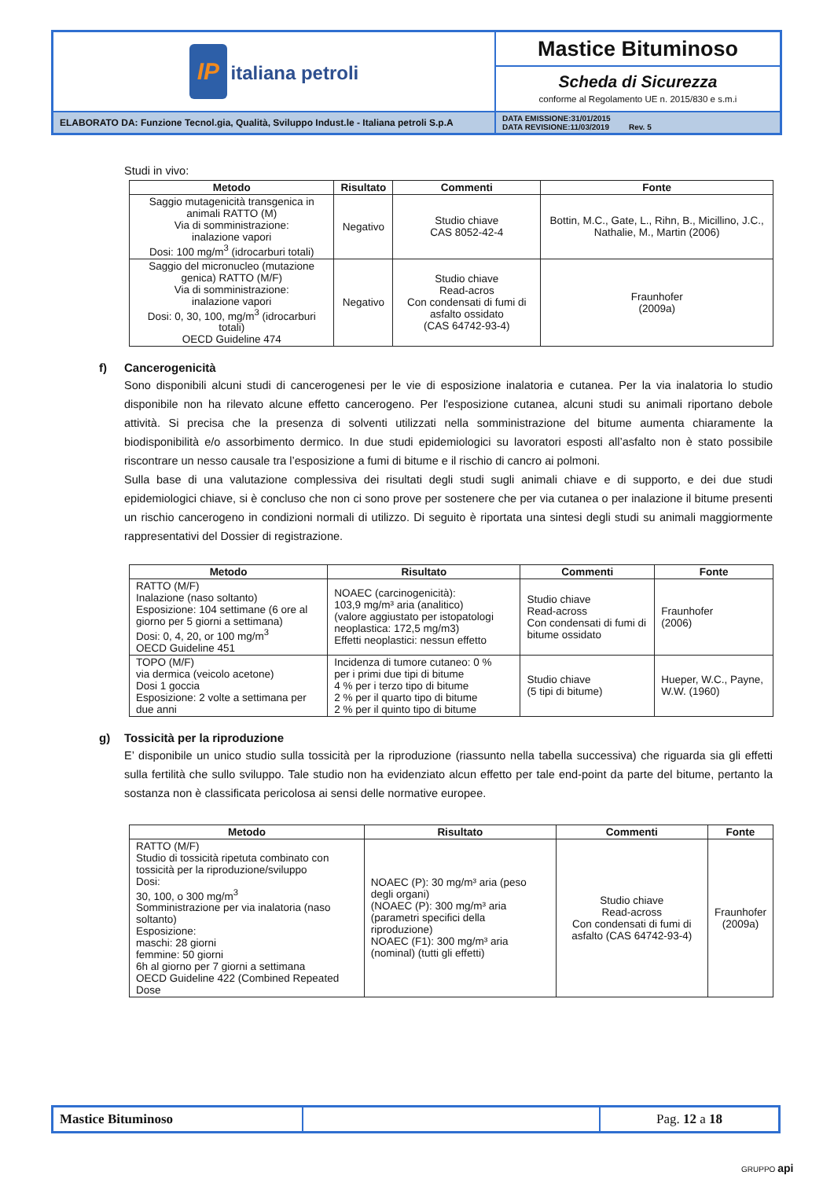| IP italiana petroli | Mastice Bituminoso |
| | Scheda di Sicurezza conforme al Regolamento UE n. 2015/830 e s.m.i |
| ELABORATO DA: Funzione Tecnol.gia, Qualità, Sviluppo Indust.le - Italiana petroli S.p.A | DATA EMISSIONE:31/01/2015 DATA REVISIONE:11/03/2019 Rev. 5 |
Studi in vivo:
| Metodo | Risultato | Commenti | Fonte |
| --- | --- | --- | --- |
| Saggio mutagenicità transgenica in animali RATTO (M) Via di somministrazione: inalazione vapori Dosi: 100 mg/m<sup>3</sup> (idrocarburi totali) | Negativo | Studio chiave CAS 8052-42-4 | Bottin, M.C., Gate, L., Rihn, B., Micillino, J.C., Nathalie, M., Martin (2006) |
| Saggio del micronucleo (mutazione genica) RATTO (M/F) Via di somministrazione: inalazione vapori Dosi: 0, 30, 100, mg/m<sup>3</sup> (idrocarburi totali) OECD Guideline 474 | Negativo | Studio chiave Read-acros Con condensati di fumi di asfalto ossidato (CAS 64742-93-4) | Fraunhofer (2009a) |
f) Cancerogenicità
Sono disponibili alcuni studi di cancerogenesi per le vie di esposizione inalatoria e cutanea. Per la via inalatoria lo studio disponibile non ha rilevato alcune effetto cancerogeno. Per l'esposizione cutanea, alcuni studi su animali riportano debole attività. Si precisa che la presenza di solventi utilizzati nella somministrazione del bitume aumenta chiaramente la biodisponibilità e/o assorbimento dermico. In due studi epidemiologici su lavoratori esposti all’asfalto non è stato possibile riscontrare un nesso causale tra l’esposizione a fumi di bitume e il rischio di cancro ai polmoni.
Sulla base di una valutazione complessiva dei risultati degli studi sugli animali chiave e di supporto, e dei due studi epidemiologici chiave, si è concluso che non ci sono prove per sostenere che per via cutanea o per inalazione il bitume presenti un rischio cancerogeno in condizioni normali di utilizzo. Di seguito è riportata una sintesi degli studi su animali maggiormente rappresentativi del Dossier di registrazione.
| Metodo | Risultato | Commenti | Fonte |
| --- | --- | --- | --- |
| RATTO (M/F) Inalazione (naso soltanto) Esposizione: 104 settimane (6 ore al giorno per 5 giorni a settimana) Dosi: 0, 4, 20, or 100 mg/m<sup>3</sup> OECD Guideline 451 | NOAEC (carcinogenicità): 103,9 mg/m³ aria (analitico) (valore aggiustato per istopatologi neoplastica: 172,5 mg/m3) Effetti neoplastici: nessun effetto | Studio chiave Read-across Con condensati di fumi di bitume ossidato | Fraunhofer (2006) |
| TOPO (M/F) via dermica (veicolo acetone) Dosi 1 goccia Esposizione: 2 volte a settimana per due anni | Incidenza di tumore cutaneo: 0 % per i primi due tipi di bitume 4 % per i terzo tipo di bitume 2 % per il quarto tipo di bitume 2 % per il quinto tipo di bitume | Studio chiave (5 tipi di bitume) | Hueper, W.C., Payne, W.W. (1960) |
g) Tossicità per la riproduzione
E’ disponibile un unico studio sulla tossicità per la riproduzione (riassunto nella tabella successiva) che riguarda sia gli effetti sulla fertilità che sullo sviluppo. Tale studio non ha evidenziato alcun effetto per tale end-point da parte del bitume, pertanto la sostanza non è classificata pericolosa ai sensi delle normative europee.
| Metodo | Risultato | Commenti | Fonte |
| --- | --- | --- | --- |
| RATTO (M/F) Studio di tossicità ripetuta combinato con tossicità per la riproduzione/sviluppo Dosi: 30, 100, o 300 mg/m<sup>3</sup> Somministrazione per via inalatoria (naso soltanto) Esposizione: maschi: 28 giorni femmine: 50 giorni 6h al giorno per 7 giorni a settimana OECD Guideline 422 (Combined Repeated Dose | NOAEC (P): 30 mg/m³ aria (peso degli organi) (NOAEC (P): 300 mg/m³ aria (parametri specifici della riproduzione) NOAEC (F1): 300 mg/m³ aria (nominal) (tutti gli effetti) | Studio chiave Read-across Con condensati di fumi di asfalto (CAS 64742-93-4) | Fraunhofer (2009a) |
| Mastice Bituminoso | | Pag. 12 a 18 |
GRUPPO api